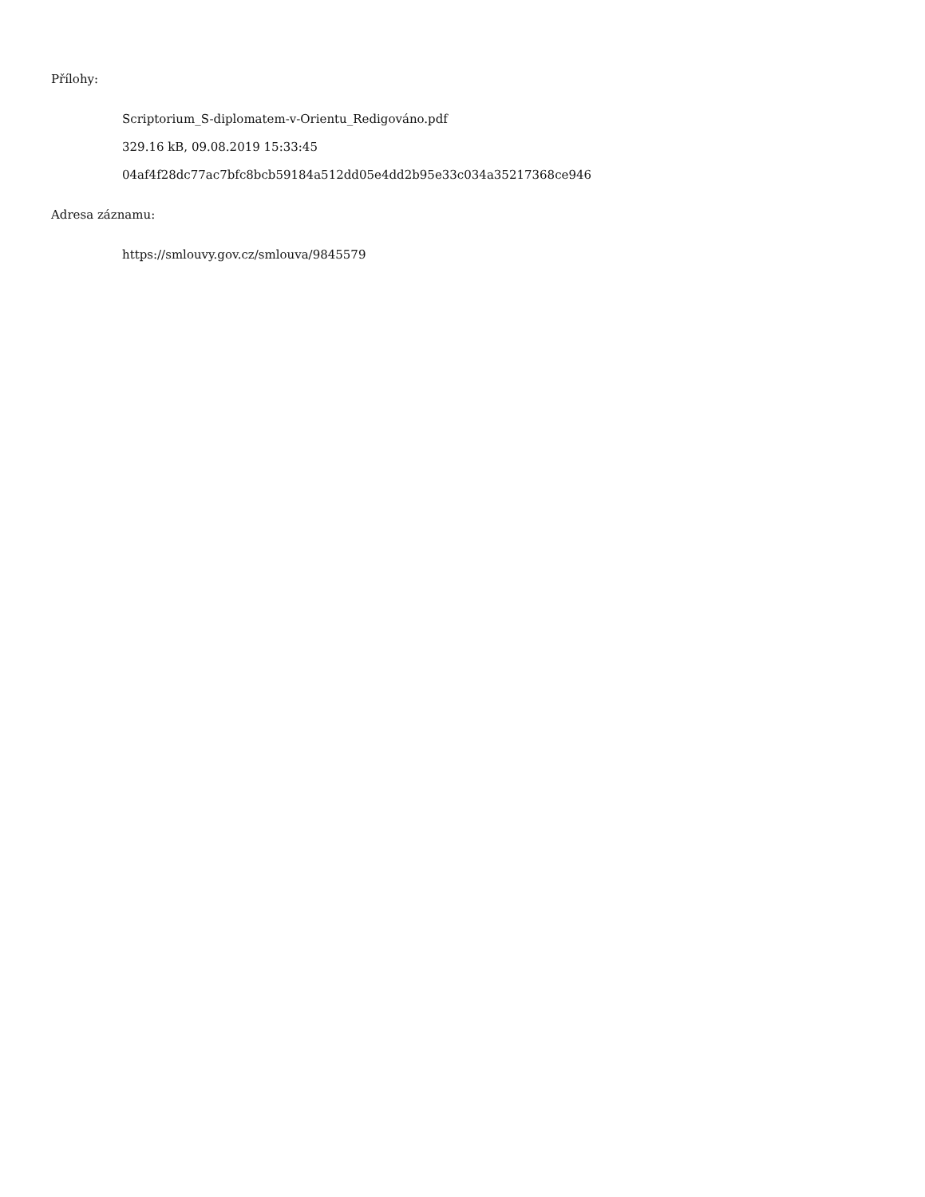Přílohy:
Scriptorium_S-diplomatem-v-Orientu_Redigováno.pdf
329.16 kB, 09.08.2019 15:33:45
04af4f28dc77ac7bfc8bcb59184a512dd05e4dd2b95e33c034a35217368ce946
Adresa záznamu:
https://smlouvy.gov.cz/smlouva/9845579